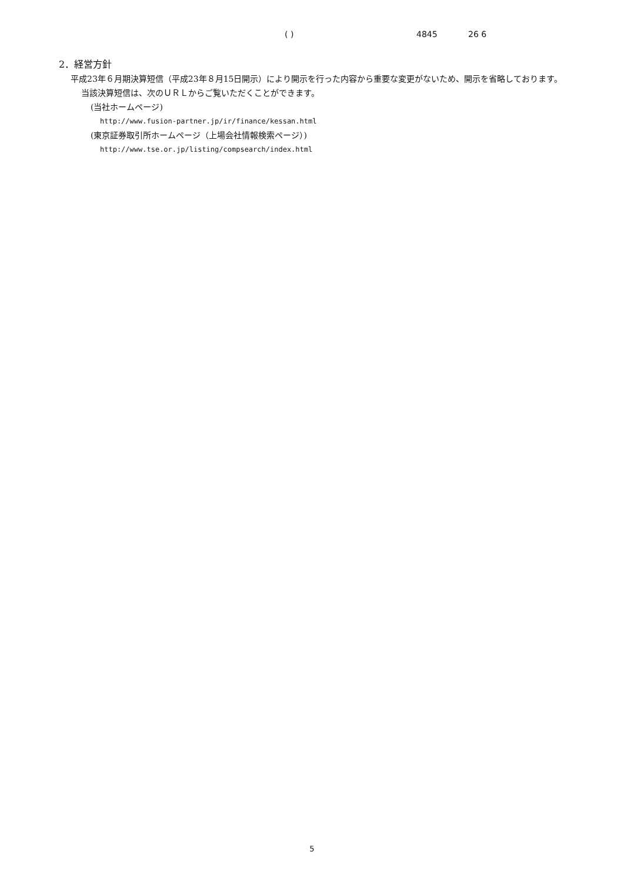( ) 4845 26 6
2．経営方針
　平成23年６月期決算短信（平成23年８月15日開示）により開示を行った内容から重要な変更がないため、開示を省略しております。
当該決算短信は、次のＵＲＬからご覧いただくことができます。
(当社ホームページ)
http://www.fusion-partner.jp/ir/finance/kessan.html
(東京証券取引所ホームページ（上場会社情報検索ページ）)
http://www.tse.or.jp/listing/compsearch/index.html
5